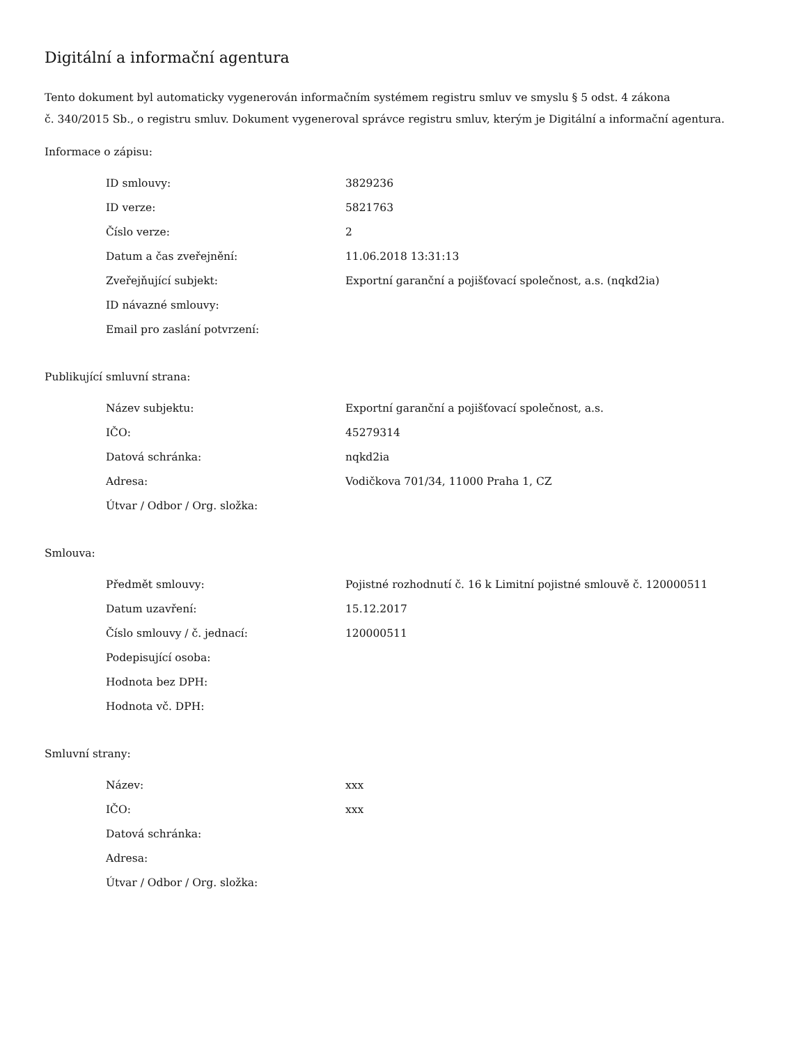Digitální a informační agentura
Tento dokument byl automaticky vygenerován informačním systémem registru smluv ve smyslu § 5 odst. 4 zákona
č. 340/2015 Sb., o registru smluv. Dokument vygeneroval správce registru smluv, kterým je Digitální a informační agentura.
Informace o zápisu:
| ID smlouvy: | 3829236 |
| ID verze: | 5821763 |
| Číslo verze: | 2 |
| Datum a čas zveřejnění: | 11.06.2018 13:31:13 |
| Zveřejňující subjekt: | Exportní garanční a pojišťovací společnost, a.s. (nqkd2ia) |
| ID návazné smlouvy: | |
| Email pro zaslání potvrzení: | |
Publikující smluvní strana:
| Název subjektu: | Exportní garanční a pojišťovací společnost, a.s. |
| IČO: | 45279314 |
| Datová schránka: | nqkd2ia |
| Adresa: | Vodičkova 701/34, 11000 Praha 1, CZ |
| Útvar / Odbor / Org. složka: | |
Smlouva:
| Předmět smlouvy: | Pojistné rozhodnutí č. 16 k Limitní pojistné smlouvě č. 120000511 |
| Datum uzavření: | 15.12.2017 |
| Číslo smlouvy / č. jednací: | 120000511 |
| Podepisující osoba: | |
| Hodnota bez DPH: | |
| Hodnota vč. DPH: | |
Smluvní strany:
| Název: | xxx |
| IČO: | xxx |
| Datová schránka: | |
| Adresa: | |
| Útvar / Odbor / Org. složka: | |